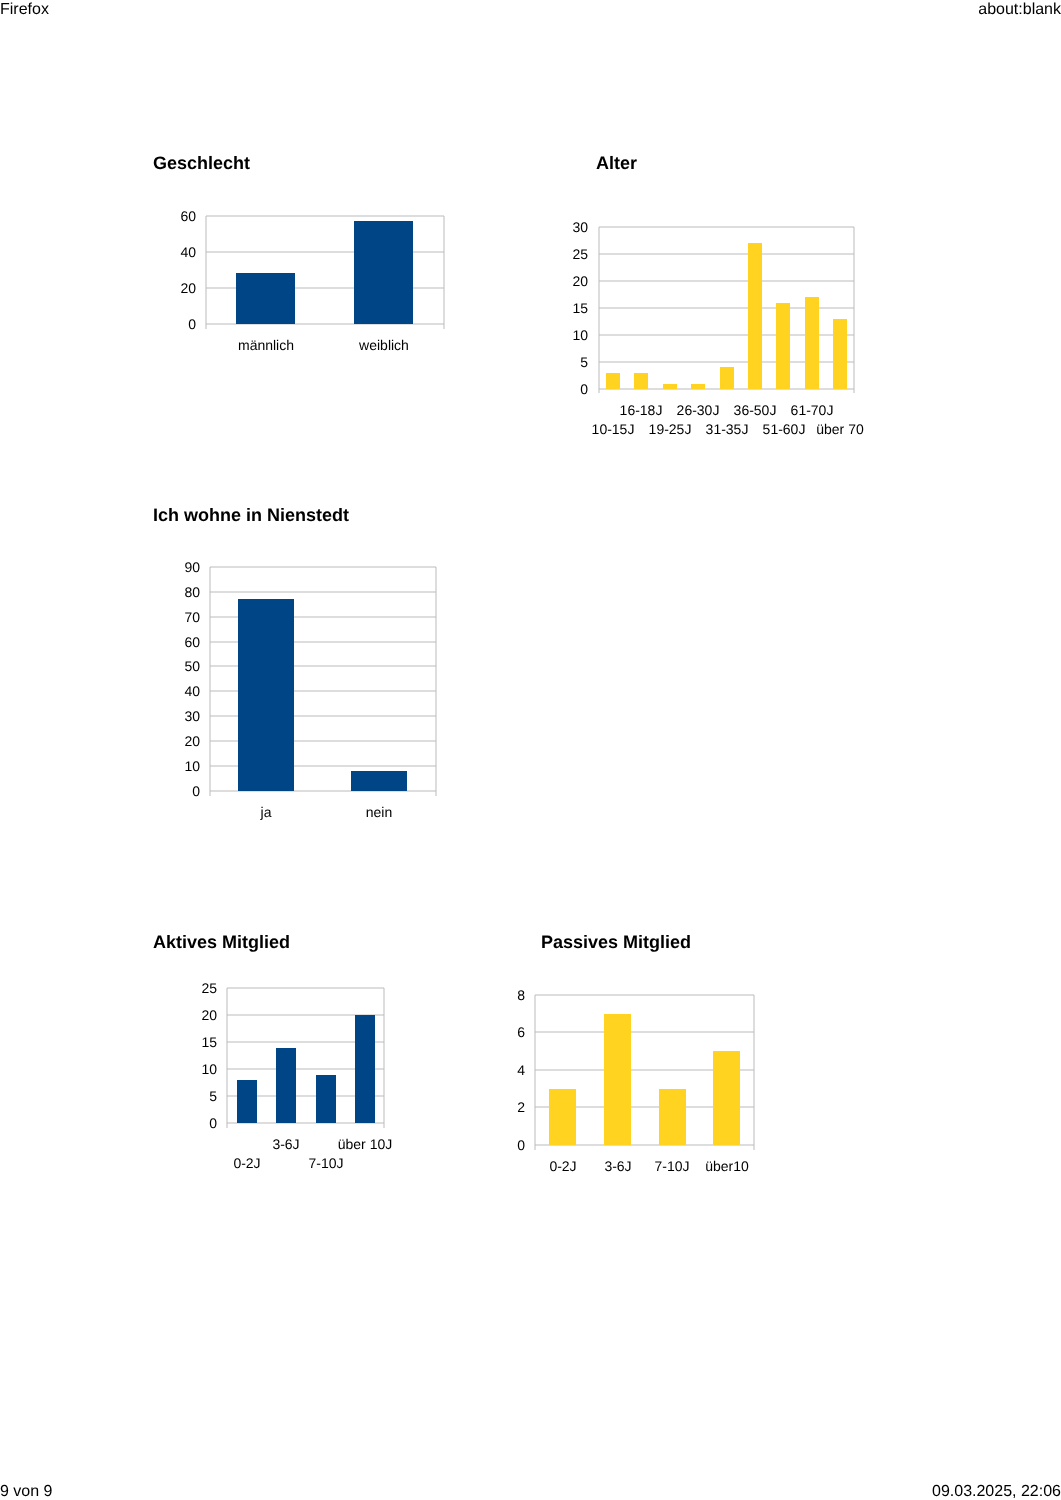Firefox about:blank
Geschlecht
60
40
20
0
männlich
weiblich
Alter
30
25
20
15
10
5
0
16-18J
26-30J
36-50J
61-70J
10-15J
19-25J
31-35J
51-60J
über 70
Ich wohne in Nienstedt
90
80
70
60
50
40
30
20
10
0
ja
nein
Aktives Mitglied
25
20
15
10
5
0
3-6J
über 10J
0-2J
7-10J
Passives Mitglied
8
6
4
2
0
0-2J
3-6J
7-10J
über10
9 von 9 09.03.2025, 22:06